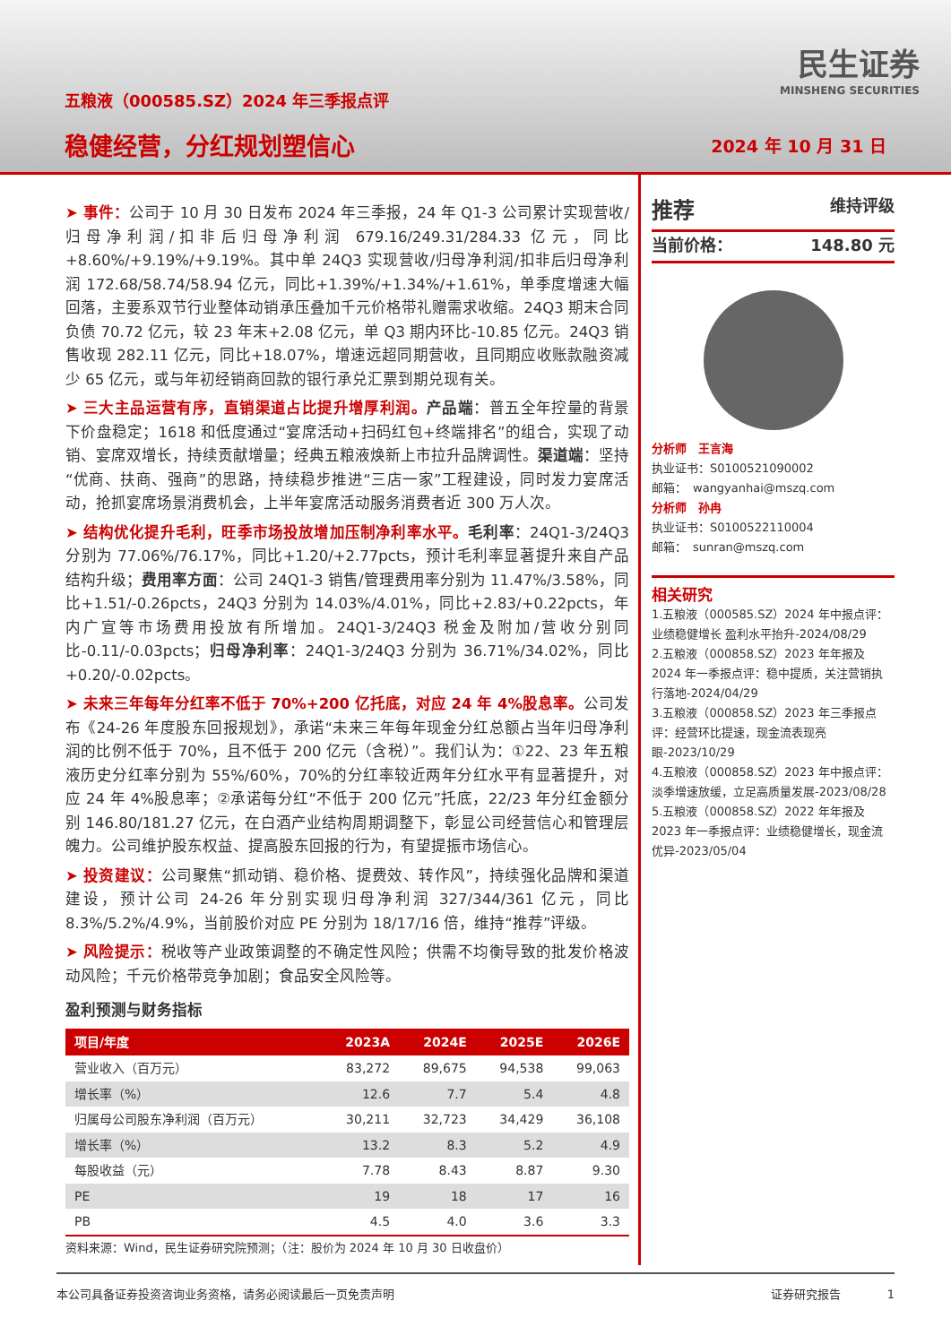五粮液（000585.SZ）2024 年三季报点评
稳健经营，分红规划塑信心
民生证券
MINSHENG SECURITIES
2024 年 10 月 31 日
➤ 事件：公司于 10 月 30 日发布 2024 年三季报，24 年 Q1-3 公司累计实现营收/归母净利润/扣非后归母净利润 679.16/249.31/284.33 亿元，同比+8.60%/+9.19%/+9.19%。其中单 24Q3 实现营收/归母净利润/扣非后归母净利润 172.68/58.74/58.94 亿元，同比+1.39%/+1.34%/+1.61%，单季度增速大幅回落，主要系双节行业整体动销承压叠加千元价格带礼赠需求收缩。24Q3 期末合同负债 70.72 亿元，较 23 年末+2.08 亿元，单 Q3 期内环比-10.85 亿元。24Q3 销售收现 282.11 亿元，同比+18.07%，增速远超同期营收，且同期应收账款融资减少 65 亿元，或与年初经销商回款的银行承兑汇票到期兑现有关。
➤ 三大主品运营有序，直销渠道占比提升增厚利润。产品端：普五全年控量的背景下价盘稳定；1618 和低度通过“宴席活动+扫码红包+终端排名”的组合，实现了动销、宴席双增长，持续贡献增量；经典五粮液焕新上市拉升品牌调性。渠道端：坚持“优商、扶商、强商”的思路，持续稳步推进“三店一家”工程建设，同时发力宴席活动，抢抓宴席场景消费机会，上半年宴席活动服务消费者近 300 万人次。
➤ 结构优化提升毛利，旺季市场投放增加压制净利率水平。毛利率：24Q1-3/24Q3 分别为 77.06%/76.17%，同比+1.20/+2.77pcts，预计毛利率显著提升来自产品结构升级；费用率方面：公司 24Q1-3 销售/管理费用率分别为 11.47%/3.58%，同比+1.51/-0.26pcts，24Q3 分别为 14.03%/4.01%，同比+2.83/+0.22pcts，年内广宣等市场费用投放有所增加。24Q1-3/24Q3 税金及附加/营收分别同比-0.11/-0.03pcts；归母净利率：24Q1-3/24Q3 分别为 36.71%/34.02%，同比+0.20/-0.02pcts。
➤ 未来三年每年分红率不低于 70%+200 亿托底，对应 24 年 4%股息率。公司发布《24-26 年度股东回报规划》，承诺“未来三年每年现金分红总额占当年归母净利润的比例不低于 70%，且不低于 200 亿元（含税）”。我们认为：①22、23 年五粮液历史分红率分别为 55%/60%，70%的分红率较近两年分红水平有显著提升，对应 24 年 4%股息率；②承诺每分红“不低于 200 亿元”托底，22/23 年分红金额分别 146.80/181.27 亿元，在白酒产业结构周期调整下，彰显公司经营信心和管理层魄力。公司维护股东权益、提高股东回报的行为，有望提振市场信心。
➤ 投资建议：公司聚焦“抓动销、稳价格、提费效、转作风”，持续强化品牌和渠道建设，预计公司 24-26 年分别实现归母净利润 327/344/361 亿元，同比 8.3%/5.2%/4.9%，当前股价对应 PE 分别为 18/17/16 倍，维持“推荐”评级。
➤ 风险提示：税收等产业政策调整的不确定性风险；供需不均衡导致的批发价格波动风险；千元价格带竞争加剧；食品安全风险等。
盈利预测与财务指标
| 项目/年度 | 2023A | 2024E | 2025E | 2026E |
| --- | --- | --- | --- | --- |
| 营业收入（百万元） | 83,272 | 89,675 | 94,538 | 99,063 |
| 增长率（%） | 12.6 | 7.7 | 5.4 | 4.8 |
| 归属母公司股东净利润（百万元） | 30,211 | 32,723 | 34,429 | 36,108 |
| 增长率（%） | 13.2 | 8.3 | 5.2 | 4.9 |
| 每股收益（元） | 7.78 | 8.43 | 8.87 | 9.30 |
| PE | 19 | 18 | 17 | 16 |
| PB | 4.5 | 4.0 | 3.6 | 3.3 |
资料来源：Wind，民生证券研究院预测；（注：股价为 2024 年 10 月 30 日收盘价）
推荐 维持评级
当前价格： 148.80 元
分析师　王言海
执业证书：S0100521090002
邮箱：　wangyanhai@mszq.com
分析师　孙冉
执业证书：S0100522110004
邮箱：　sunran@mszq.com
相关研究
1.五粮液（000585.SZ）2024 年中报点评：业绩稳健增长 盈利水平抬升-2024/08/29
2.五粮液（000858.SZ）2023 年年报及 2024 年一季报点评：稳中提质，关注营销执行落地-2024/04/29
3.五粮液（000858.SZ）2023 年三季报点评：经营环比提速，现金流表现亮眼-2023/10/29
4.五粮液（000858.SZ）2023 年中报点评：淡季增速放缓，立足高质量发展-2023/08/28
5.五粮液（000858.SZ）2022 年年报及 2023 年一季报点评：业绩稳健增长，现金流优异-2023/05/04
本公司具备证券投资咨询业务资格，请务必阅读最后一页免责声明 证券研究报告　　　　1